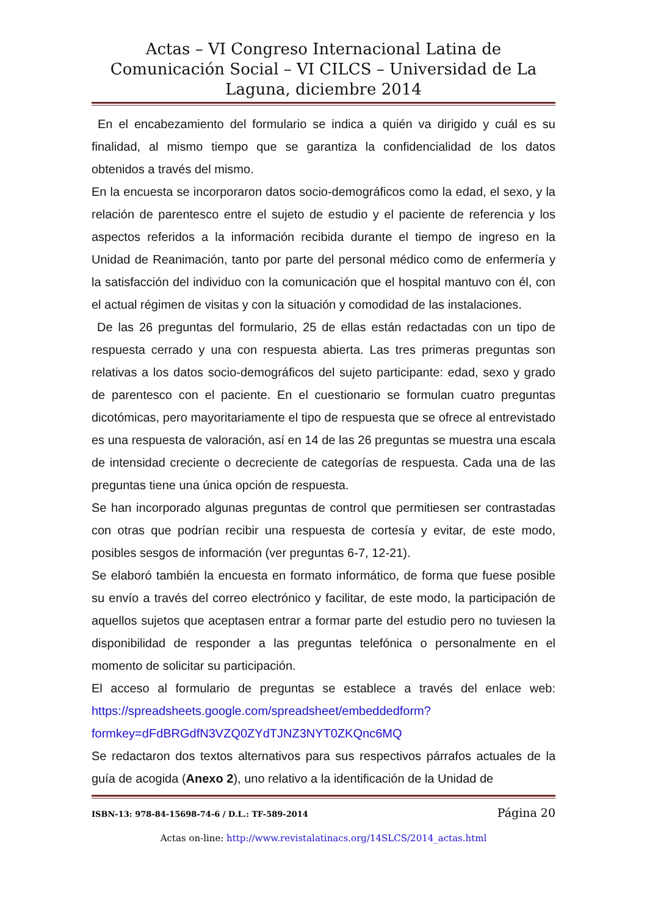Actas – VI Congreso Internacional Latina de Comunicación Social – VI CILCS – Universidad de La Laguna, diciembre 2014
En el encabezamiento del formulario se indica a quién va dirigido y cuál es su finalidad, al mismo tiempo que se garantiza la confidencialidad de los datos obtenidos a través del mismo.
En la encuesta se incorporaron datos socio-demográficos como la edad, el sexo, y la relación de parentesco entre el sujeto de estudio y el paciente de referencia y los aspectos referidos a la información recibida durante el tiempo de ingreso en la Unidad de Reanimación, tanto por parte del personal médico como de enfermería y la satisfacción del individuo con la comunicación que el hospital mantuvo con él, con el actual régimen de visitas y con la situación y comodidad de las instalaciones.
De las 26 preguntas del formulario, 25 de ellas están redactadas con un tipo de respuesta cerrado y una con respuesta abierta. Las tres primeras preguntas son relativas a los datos socio-demográficos del sujeto participante: edad, sexo y grado de parentesco con el paciente. En el cuestionario se formulan cuatro preguntas dicotómicas, pero mayoritariamente el tipo de respuesta que se ofrece al entrevistado es una respuesta de valoración, así en 14 de las 26 preguntas se muestra una escala de intensidad creciente o decreciente de categorías de respuesta. Cada una de las preguntas tiene una única opción de respuesta.
Se han incorporado algunas preguntas de control que permitiesen ser contrastadas con otras que podrían recibir una respuesta de cortesía y evitar, de este modo, posibles sesgos de información (ver preguntas 6-7, 12-21).
Se elaboró también la encuesta en formato informático, de forma que fuese posible su envío a través del correo electrónico y facilitar, de este modo, la participación de aquellos sujetos que aceptasen entrar a formar parte del estudio pero no tuviesen la disponibilidad de responder a las preguntas telefónica o personalmente en el momento de solicitar su participación.
El acceso al formulario de preguntas se establece a través del enlace web: https://spreadsheets.google.com/spreadsheet/embeddedform?formkey=dFdBRGdfN3VZQ0ZYdTJNZ3NYT0ZKQnc6MQ
Se redactaron dos textos alternativos para sus respectivos párrafos actuales de la guía de acogida (Anexo 2), uno relativo a la identificación de la Unidad de
ISBN-13: 978-84-15698-74-6 / D.L.: TF-589-2014 Página 20
Actas on-line: http://www.revistalatinacs.org/14SLCS/2014_actas.html